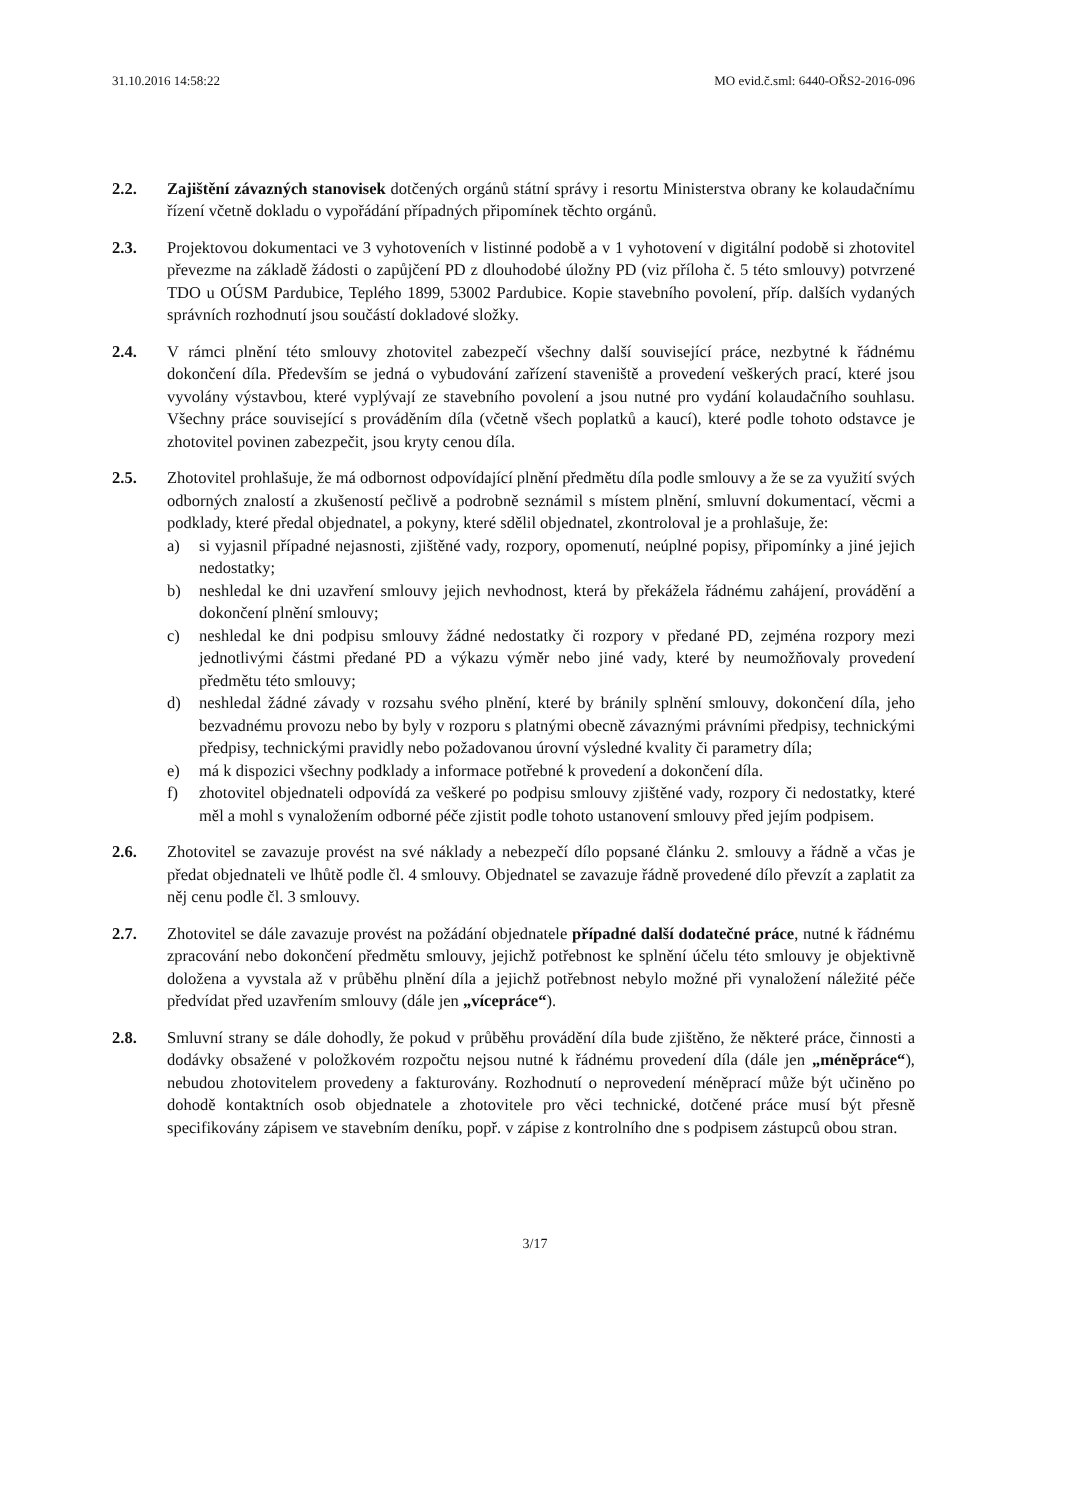31.10.2016 14:58:22 MO evid.č.sml: 6440-OŘS2-2016-096
2.2. Zajištění závazných stanovisek dotčených orgánů státní správy i resortu Ministerstva obrany ke kolaudačnímu řízení včetně dokladu o vypořádání případných připomínek těchto orgánů.
2.3. Projektovou dokumentaci ve 3 vyhotoveních v listinné podobě a v 1 vyhotovení v digitální podobě si zhotovitel převezme na základě žádosti o zapůjčení PD z dlouhodobé úložny PD (viz příloha č. 5 této smlouvy) potvrzené TDO u OÚSM Pardubice, Teplého 1899, 53002 Pardubice. Kopie stavebního povolení, příp. dalších vydaných správních rozhodnutí jsou součástí dokladové složky.
2.4. V rámci plnění této smlouvy zhotovitel zabezpečí všechny další související práce, nezbytné k řádnému dokončení díla. Především se jedná o vybudování zařízení staveniště a provedení veškerých prací, které jsou vyvolány výstavbou, které vyplývají ze stavebního povolení a jsou nutné pro vydání kolaudačního souhlasu. Všechny práce související s prováděním díla (včetně všech poplatků a kaucí), které podle tohoto odstavce je zhotovitel povinen zabezpečit, jsou kryty cenou díla.
2.5. Zhotovitel prohlašuje, že má odbornost odpovídající plnění předmětu díla podle smlouvy a že se za využití svých odborných znalostí a zkušeností pečlivě a podrobně seznámil s místem plnění, smluvní dokumentací, věcmi a podklady, které předal objednatel, a pokyny, které sdělil objednatel, zkontroloval je a prohlašuje, že:
a) si vyjasnil případné nejasnosti, zjištěné vady, rozpory, opomenutí, neúplné popisy, připomínky a jiné jejich nedostatky;
b) neshledal ke dni uzavření smlouvy jejich nevhodnost, která by překážela řádnému zahájení, provádění a dokončení plnění smlouvy;
c) neshledal ke dni podpisu smlouvy žádné nedostatky či rozpory v předané PD, zejména rozpory mezi jednotlivými částmi předané PD a výkazu výměr nebo jiné vady, které by neumožňovaly provedení předmětu této smlouvy;
d) neshledal žádné závady v rozsahu svého plnění, které by bránily splnění smlouvy, dokončení díla, jeho bezvadnému provozu nebo by byly v rozporu s platnými obecně závaznými právními předpisy, technickými předpisy, technickými pravidly nebo požadovanou úrovní výsledné kvality či parametry díla;
e) má k dispozici všechny podklady a informace potřebné k provedení a dokončení díla.
f) zhotovitel objednateli odpovídá za veškeré po podpisu smlouvy zjištěné vady, rozpory či nedostatky, které měl a mohl s vynaložením odborné péče zjistit podle tohoto ustanovení smlouvy před jejím podpisem.
2.6. Zhotovitel se zavazuje provést na své náklady a nebezpečí dílo popsané článku 2. smlouvy a řádně a včas je předat objednateli ve lhůtě podle čl. 4 smlouvy. Objednatel se zavazuje řádně provedené dílo převzít a zaplatit za něj cenu podle čl. 3 smlouvy.
2.7. Zhotovitel se dále zavazuje provést na požádání objednatele případné další dodatečné práce, nutné k řádnému zpracování nebo dokončení předmětu smlouvy, jejichž potřebnost ke splnění účelu této smlouvy je objektivně doložena a vyvstala až v průběhu plnění díla a jejichž potřebnost nebylo možné při vynaložení náležité péče předvídat před uzavřením smlouvy (dále jen „vícepráce“).
2.8. Smluvní strany se dále dohodly, že pokud v průběhu provádění díla bude zjištěno, že některé práce, činnosti a dodávky obsažené v položkovém rozpočtu nejsou nutné k řádnému provedení díla (dále jen „méněpráce“), nebudou zhotovitelem provedeny a fakturovány. Rozhodnutí o neprovedení méněprací může být učiněno po dohodě kontaktních osob objednatele a zhotovitele pro věci technické, dotčené práce musí být přesně specifikovány zápisem ve stavebním deníku, popř. v zápise z kontrolního dne s podpisem zástupců obou stran.
3/17